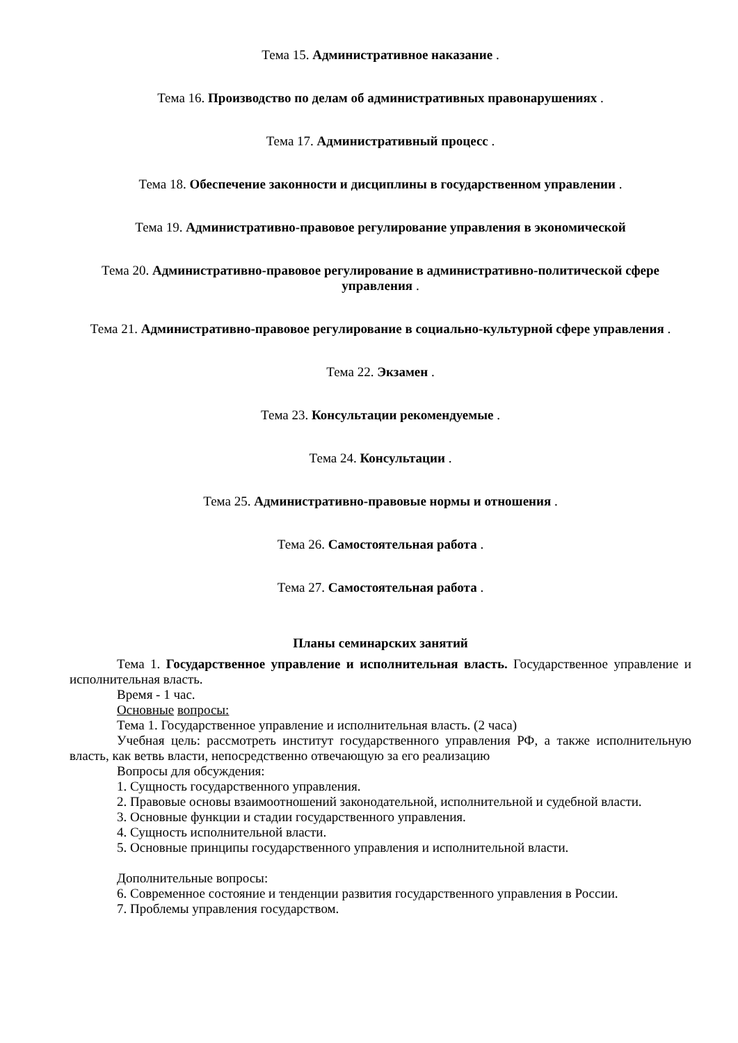Тема 15. Административное наказание .
Тема 16. Производство по делам об административных правонарушениях .
Тема 17. Административный процесс .
Тема 18. Обеспечение законности и дисциплины в государственном управлении .
Тема 19. Административно-правовое регулирование управления в экономической
Тема 20. Административно-правовое регулирование в административно-политической сфере управления .
Тема 21. Административно-правовое регулирование в социально-культурной сфере управления .
Тема 22. Экзамен .
Тема 23. Консультации рекомендуемые .
Тема 24. Консультации .
Тема 25. Административно-правовые нормы и отношения .
Тема 26. Самостоятельная работа .
Тема 27. Самостоятельная работа .
Планы семинарских занятий
Тема 1. Государственное управление и исполнительная власть. Государственное управление и исполнительная власть.
Время - 1 час.
Основные вопросы:
Тема 1. Государственное управление и исполнительная власть. (2 часа)
Учебная цель: рассмотреть институт государственного управления РФ, а также исполнительную власть, как ветвь власти, непосредственно отвечающую за его реализацию
Вопросы для обсуждения:
1. Сущность государственного управления.
2. Правовые основы взаимоотношений законодательной, исполнительной и судебной власти.
3. Основные функции и стадии государственного управления.
4. Сущность исполнительной власти.
5. Основные принципы государственного управления и исполнительной власти.
Дополнительные вопросы:
6. Современное состояние и тенденции развития государственного управления в России.
7. Проблемы управления государством.